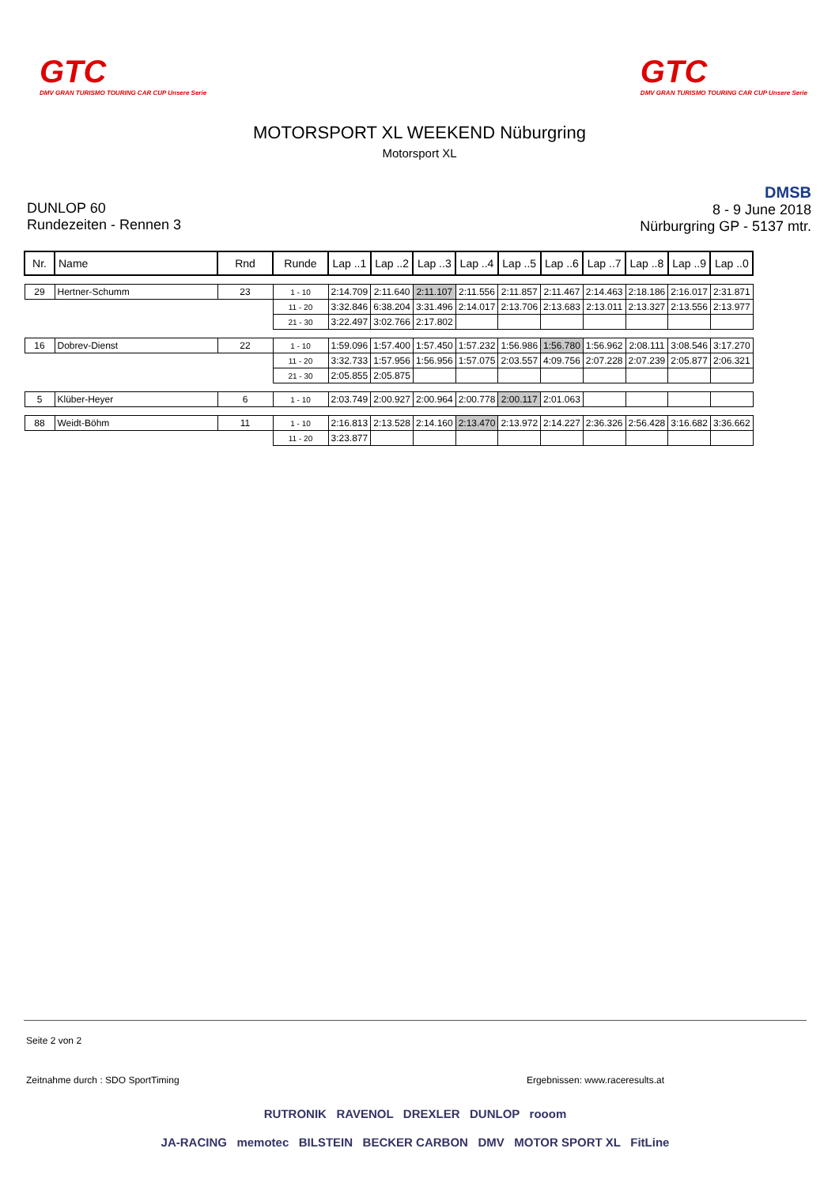GTC
DMV GRAN TURISMO TOURING CAR CUP Unsere Serie
GTC
DMV GRAN TURISMO TOURING CAR CUP Unsere Serie
MOTORSPORT XL WEEKEND Nüburgring
Motorsport XL
DUNLOP 60
Rundezeiten - Rennen 3
DMSB
8 - 9 June 2018
Nürburgring GP - 5137 mtr.
| Nr. | Name | Rnd | Runde | Lap ..1 | Lap ..2 | Lap ..3 | Lap ..4 | Lap ..5 | Lap ..6 | Lap ..7 | Lap ..8 | Lap ..9 | Lap ..0 |
| --- | --- | --- | --- | --- | --- | --- | --- | --- | --- | --- | --- | --- | --- |
| 29 | Hertner-Schumm | 23 | 1 - 10 | 2:14.709 | 2:11.640 | 2:11.107 | 2:11.556 | 2:11.857 | 2:11.467 | 2:14.463 | 2:18.186 | 2:16.017 | 2:31.871 |
| | | | 11 - 20 | 3:32.846 | 6:38.204 | 3:31.496 | 2:14.017 | 2:13.706 | 2:13.683 | 2:13.011 | 2:13.327 | 2:13.556 | 2:13.977 |
| | | | 21 - 30 | 3:22.497 | 3:02.766 | 2:17.802 | | | | | | | |
| 16 | Dobrev-Dienst | 22 | 1 - 10 | 1:59.096 | 1:57.400 | 1:57.450 | 1:57.232 | 1:56.986 | 1:56.780 | 1:56.962 | 2:08.111 | 3:08.546 | 3:17.270 |
| | | | 11 - 20 | 3:32.733 | 1:57.956 | 1:56.956 | 1:57.075 | 2:03.557 | 4:09.756 | 2:07.228 | 2:07.239 | 2:05.877 | 2:06.321 |
| | | | 21 - 30 | 2:05.855 | 2:05.875 | | | | | | | | |
| 5 | Klüber-Heyer | 6 | 1 - 10 | 2:03.749 | 2:00.927 | 2:00.964 | 2:00.778 | 2:00.117 | 2:01.063 | | | | |
| 88 | Weidt-Böhm | 11 | 1 - 10 | 2:16.813 | 2:13.528 | 2:14.160 | 2:13.470 | 2:13.972 | 2:14.227 | 2:36.326 | 2:56.428 | 3:16.682 | 3:36.662 |
| | | | 11 - 20 | 3:23.877 | | | | | | | | | |
Seite 2 von 2
Zeitnahme durch : SDO SportTiming
Ergebnissen: www.raceresults.at
RUTRONIK RAVENOL DREXLER DUNLOP rooom
JA-RACING memotec BILSTEIN BECKER CARBON DMV MOTOR SPORT XL FitLine